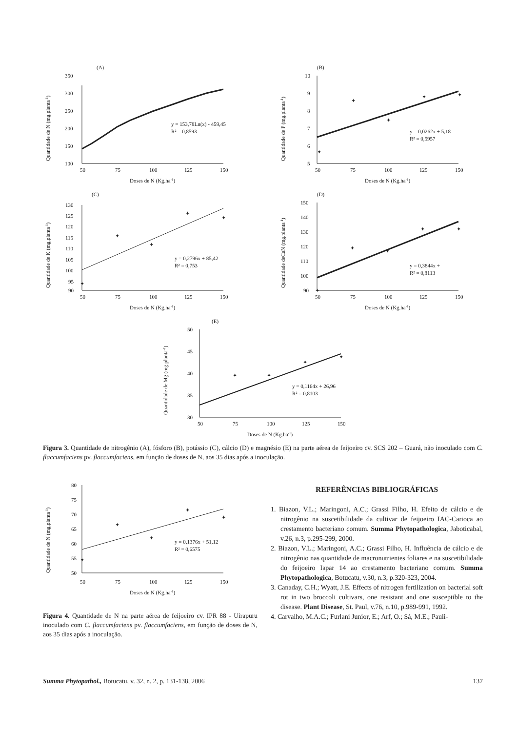(A)
100
150
200
250
300
350
50
75
100
125
150
Doses de N (Kg.ha-1)
Quantidade de N (mg.planta-1)
y = 153,78Ln(x) - 459,45
R² = 0,8593
(B)
5
6
7
8
9
10
50
75
100
125
150
Doses de N (Kg.ha-1)
Quantidade de P (mg.planta-1)
✦
✦
✦
✦
✦
y = 0,0262x + 5,18
R² = 0,5957
(C)
90
95
100
105
110
115
120
125
130
50
75
100
125
150
Doses de N (Kg.ha-1)
Quantidade de K (mg.planta-1)
✦
✦
✦
✦
✦
y = 0,2796x + 85,42
R² = 0,753
(D)
90
100
110
120
130
140
150
50
75
100
125
150
Doses de N (Kg.ha-1)
Quantidade deCaN (mg.planta-1)
✦
✦
✦
✦
✦
y = 0,3844x +
R² = 0,8113
(E)
30
35
40
45
50
50
75
100
125
150
Doses de N (Kg.ha-1)
Quantidade de Mg (mg.planta-1)
✦
✦
✦
✦
y = 0,1164x + 26,96
R² = 0,8103
Figura 3. Quantidade de nitrogênio (A), fósforo (B), potássio (C), cálcio (D) e magnésio (E) na parte aérea de feijoeiro cv. SCS 202 – Guará, não inoculado com C. flaccumfaciens pv. flaccumfaciens, em função de doses de N, aos 35 dias após a inoculação.
50
55
60
65
70
75
80
50
75
100
125
150
Doses de N (Kg.ha-1)
Quantidade de N (mg.planta-1)
✦
✦
✦
✦
✦
y = 0,1376x + 51,12
R² = 0,6575
Figura 4. Quantidade de N na parte aérea de feijoeiro cv. IPR 88 - Uirapuru inoculado com C. flaccumfaciens pv. flaccumfaciens, em função de doses de N, aos 35 dias após a inoculação.
REFERÊNCIAS BIBLIOGRÁFICAS
1. Biazon, V.L.; Maringoni, A.C.; Grassi Filho, H. Efeito de cálcio e de nitrogênio na suscetibilidade da cultivar de feijoeiro IAC-Carioca ao crestamento bacteriano comum. Summa Phytopathologica, Jaboticabal, v.26, n.3, p.295-299, 2000.
2. Biazon, V.L.; Maringoni, A.C.; Grassi Filho, H. Influência de cálcio e de nitrogênio nas quantidade de macronutrientes foliares e na suscetibilidade do feijoeiro Iapar 14 ao crestamento bacteriano comum. Summa Phytopathologica, Botucatu, v.30, n.3, p.320-323, 2004.
3. Canaday, C.H.; Wyatt, J.E. Effects of nitrogen fertilization on bacterial soft rot in two broccoli cultivars, one resistant and one susceptible to the disease. Plant Disease, St. Paul, v.76, n.10, p.989-991, 1992.
4. Carvalho, M.A.C.; Furlani Junior, E.; Arf, O.; Sá, M.E.; Pauli-
Summa Phytopathol., Botucatu, v. 32, n. 2, p. 131-138, 2006 137